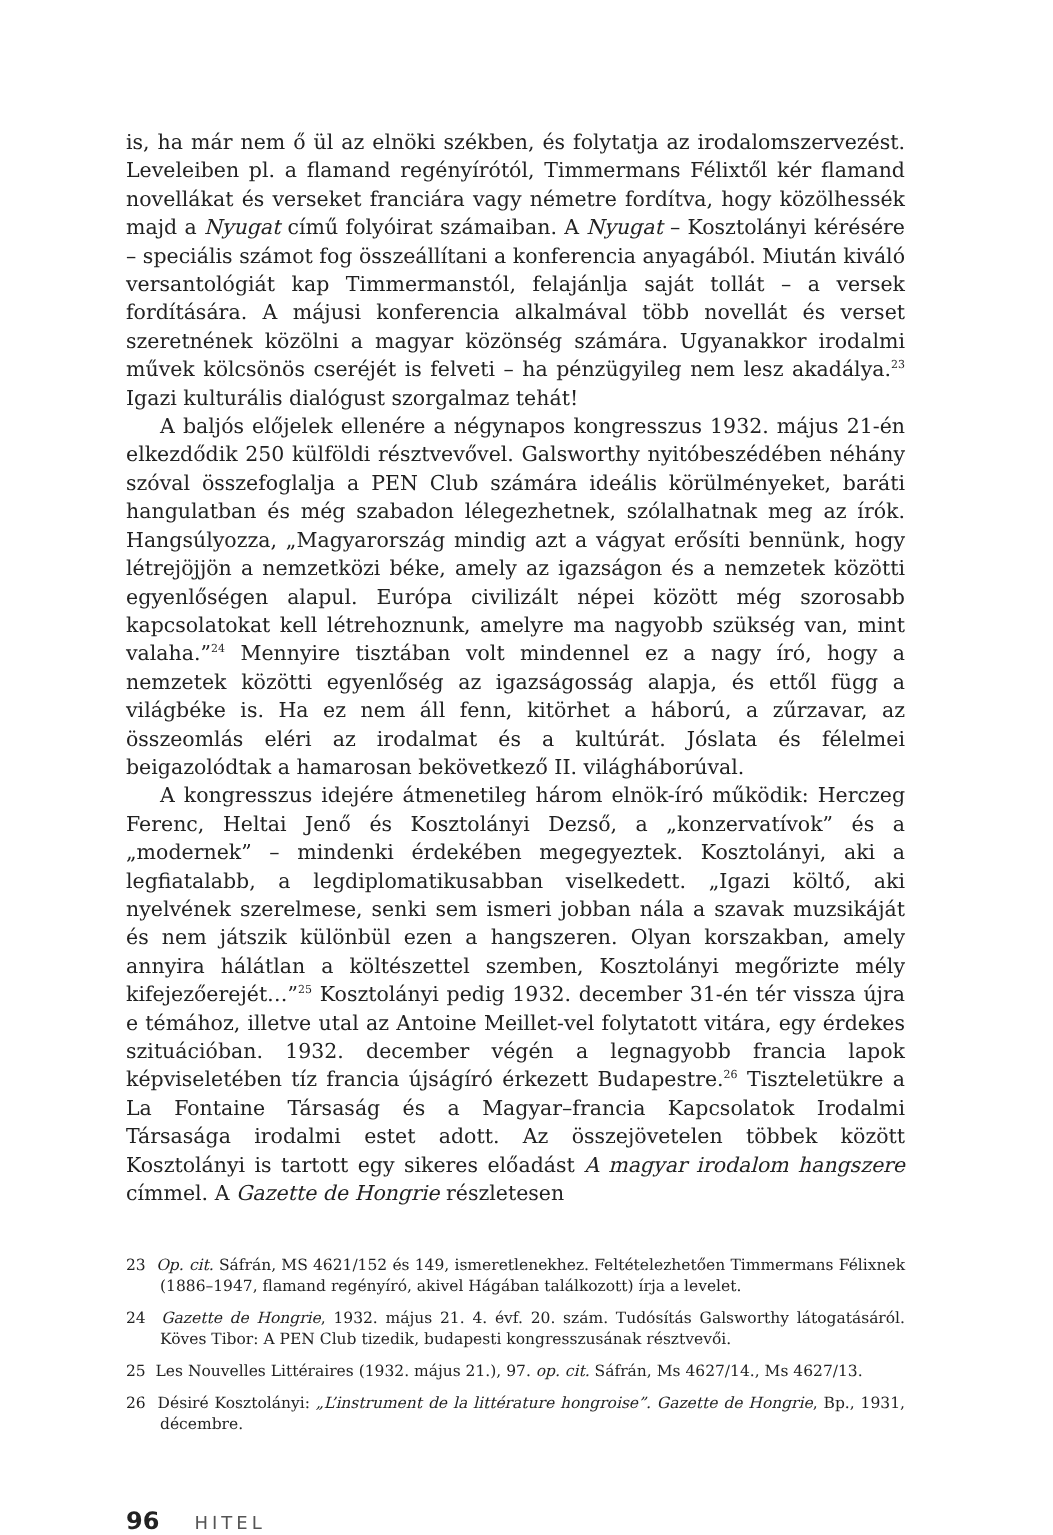is, ha már nem ő ül az elnöki székben, és folytatja az irodalomszervezést. Leveleiben pl. a flamand regényírótól, Timmermans Félixtől kér flamand novellákat és verseket franciára vagy németre fordítva, hogy közölhessék majd a Nyugat című folyóirat számaiban. A Nyugat – Kosztolányi kérésére – speciális számot fog összeállítani a konferencia anyagából. Miután kiváló versantológiát kap Timmermanstól, felajánlja saját tollát – a versek fordítására. A májusi konferencia alkalmával több novellát és verset szeretnének közölni a magyar közönség számára. Ugyanakkor irodalmi művek kölcsönös cseréjét is felveti – ha pénzügyileg nem lesz akadálya.<sup>23</sup> Igazi kulturális dialógust szorgalmaz tehát!
A baljós előjelek ellenére a négynapos kongresszus 1932. május 21-én elkezdődik 250 külföldi résztvevővel. Galsworthy nyitóbeszédében néhány szóval összefoglalja a PEN Club számára ideális körülményeket, baráti hangulatban és még szabadon lélegezhetnek, szólalhatnak meg az írók. Hangsúlyozza, „Magyarország mindig azt a vágyat erősíti bennünk, hogy létrejöjjön a nemzetközi béke, amely az igazságon és a nemzetek közötti egyenlőségen alapul. Európa civilizált népei között még szorosabb kapcsolatokat kell létrehoznunk, amelyre ma nagyobb szükség van, mint valaha.”<sup>24</sup> Mennyire tisztában volt mindennel ez a nagy író, hogy a nemzetek közötti egyenlőség az igazságosság alapja, és ettől függ a világbéke is. Ha ez nem áll fenn, kitörhet a háború, a zűrzavar, az összeomlás eléri az irodalmat és a kultúrát. Jóslata és félelmei beigazolódtak a hamarosan bekövetkező II. világháborúval.
A kongresszus idejére átmenetileg három elnök-író működik: Herczeg Ferenc, Heltai Jenő és Kosztolányi Dezső, a „konzervatívok” és a „modernek” – mindenki érdekében megegyeztek. Kosztolányi, aki a legfiatalabb, a legdiplomatikusabban viselkedett. „Igazi költő, aki nyelvének szerelmese, senki sem ismeri jobban nála a szavak muzsikáját és nem játszik különbül ezen a hangszeren. Olyan korszakban, amely annyira hálátlan a költészettel szemben, Kosztolányi megőrizte mély kifejezőerejét…”<sup>25</sup> Kosztolányi pedig 1932. december 31-én tér vissza újra e témához, illetve utal az Antoine Meillet-vel folytatott vitára, egy érdekes szituációban. 1932. december végén a legnagyobb francia lapok képviseletében tíz francia újságíró érkezett Budapestre.<sup>26</sup> Tiszteletükre a La Fontaine Társaság és a Magyar–francia Kapcsolatok Irodalmi Társasága irodalmi estet adott. Az összejövetelen többek között Kosztolányi is tartott egy sikeres előadást A magyar irodalom hangszere címmel. A Gazette de Hongrie részletesen
23 Op. cit. Sáfrán, MS 4621/152 és 149, ismeretlenekhez. Feltételezhetően Timmermans Félixnek (1886–1947, flamand regényíró, akivel Hágában találkozott) írja a levelet.
24 Gazette de Hongrie, 1932. május 21. 4. évf. 20. szám. Tudósítás Galsworthy látogatásáról. Köves Tibor: A PEN Club tizedik, budapesti kongresszusának résztvevői.
25 Les Nouvelles Littéraires (1932. május 21.), 97. op. cit. Sáfrán, Ms 4627/14., Ms 4627/13.
26 Désiré Kosztolányi: „L’instrument de la littérature hongroise”. Gazette de Hongrie, Bp., 1931, décembre.
96 HITEL